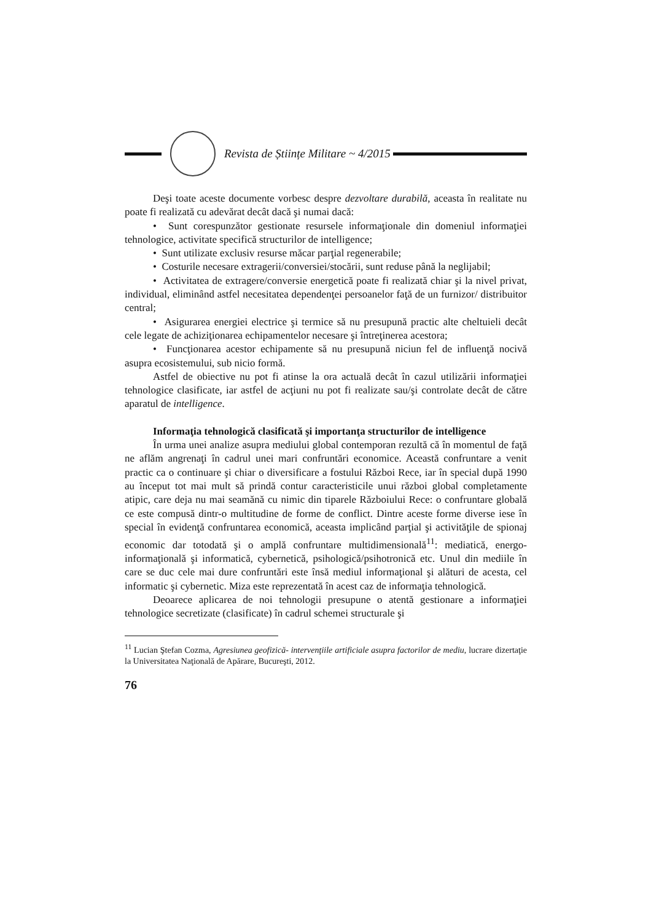Revista de Științe Militare ~ 4/2015
Deşi toate aceste documente vorbesc despre dezvoltare durabilă, aceasta în realitate nu poate fi realizată cu adevărat decât dacă şi numai dacă:
• Sunt corespunzător gestionate resursele informaţionale din domeniul informaţiei tehnologice, activitate specifică structurilor de intelligence;
• Sunt utilizate exclusiv resurse măcar parţial regenerabile;
• Costurile necesare extragerii/conversiei/stocării, sunt reduse până la neglijabil;
• Activitatea de extragere/conversie energetică poate fi realizată chiar şi la nivel privat, individual, eliminând astfel necesitatea dependenţei persoanelor faţă de un furnizor/ distribuitor central;
• Asigurarea energiei electrice şi termice să nu presupună practic alte cheltuieli decât cele legate de achiziţionarea echipamentelor necesare şi întreţinerea acestora;
• Funcţionarea acestor echipamente să nu presupună niciun fel de influenţă nocivă asupra ecosistemului, sub nicio formă.
Astfel de obiective nu pot fi atinse la ora actuală decât în cazul utilizării informaţiei tehnologice clasificate, iar astfel de acţiuni nu pot fi realizate sau/şi controlate decât de către aparatul de intelligence.
Informaţia tehnologică clasificată şi importanţa structurilor de intelligence
În urma unei analize asupra mediului global contemporan rezultă că în momentul de faţă ne aflăm angrenaţi în cadrul unei mari confruntări economice. Această confruntare a venit practic ca o continuare şi chiar o diversificare a fostului Război Rece, iar în special după 1990 au început tot mai mult să prindă contur caracteristicile unui război global completamente atipic, care deja nu mai seamănă cu nimic din tiparele Războiului Rece: o confruntare globală ce este compusă dintr-o multitudine de forme de conflict. Dintre aceste forme diverse iese în special în evidenţă confruntarea economică, aceasta implicând parţial şi activităţile de spionaj economic dar totodată şi o amplă confruntare multidimensională<sup>11</sup>: mediatică, energo-informaţională şi informatică, cybernetică, psihologică/psihotronică etc. Unul din mediile în care se duc cele mai dure confruntări este însă mediul informaţional şi alături de acesta, cel informatic şi cybernetic. Miza este reprezentată în acest caz de informaţia tehnologică.
Deoarece aplicarea de noi tehnologii presupune o atentă gestionare a informaţiei tehnologice secretizate (clasificate) în cadrul schemei structurale şi
<sup>11</sup> Lucian Ştefan Cozma, Agresiunea geofizică- intervenţiile artificiale asupra factorilor de mediu, lucrare dizertaţie la Universitatea Naţională de Apărare, Bucureşti, 2012.
76